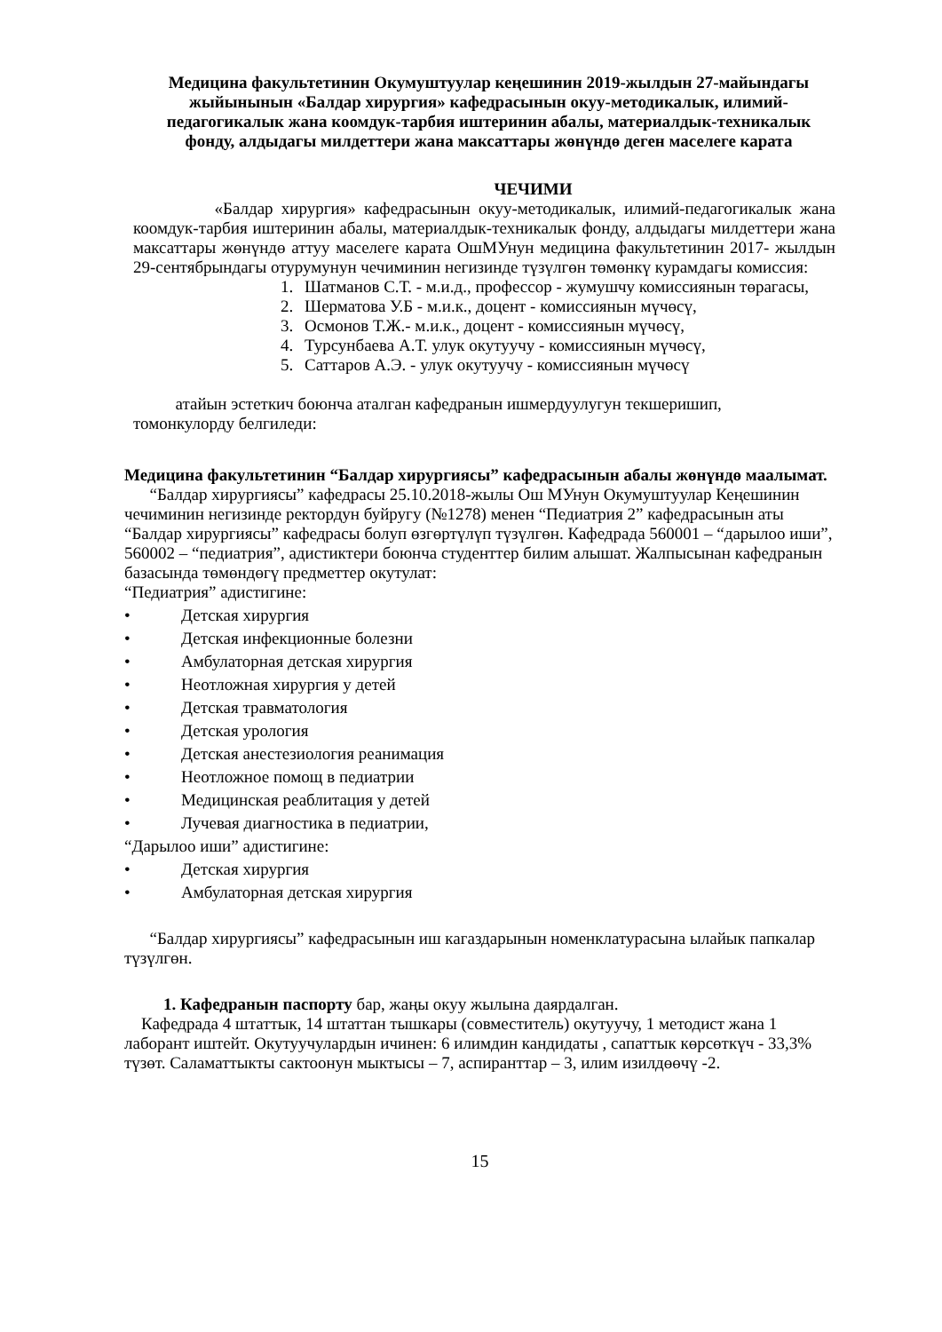Медицина факультетинин Окумуштуулар кеңешинин 2019-жылдын 27-майындагы жыйынынын «Балдар хирургия» кафедрасынын окуу-методикалык, илимий-педагогикалык жана коомдук-тарбия иштеринин абалы, материалдык-техникалык фонду, алдыдагы милдеттери жана максаттары жөнүндө деген маселеге карата
ЧЕЧИМИ
«Балдар хирургия» кафедрасынын окуу-методикалык, илимий-педагогикалык жана коомдук-тарбия иштеринин абалы, материалдык-техникалык фонду, алдыдагы милдеттери жана максаттары жөнүндө аттуу маселеге карата ОшМУнун медицина факультетинин 2017- жылдын 29-сентябрындагы отурумунун чечиминин негизинде түзүлгөн төмөнкү курамдагы комиссия:
1. Шатманов С.Т. - м.и.д., профессор - жумушчу комиссиянын төрагасы,
2. Шерматова У.Б - м.и.к., доцент - комиссиянын мүчөсү,
3. Осмонов Т.Ж.- м.и.к., доцент - комиссиянын мүчөсү,
4. Турсунбаева А.Т. улук окутуучу - комиссиянын мүчөсү,
5. Саттаров А.Э. - улук окутуучу - комиссиянын мүчөсү
атайын эстеткич боюнча аталган кафедранын ишмердуулугун текшеришип,
томонкулорду белгиледи:
Медицина факультетинин “Балдар хирургиясы” кафедрасынын абалы жөнүндө маалымат.
“Балдар хирургиясы” кафедрасы 25.10.2018-жылы Ош МУнун Окумуштуулар Кеңешинин чечиминин негизинде ректордун буйругу (№1278) менен “Педиатрия 2” кафедрасынын аты “Балдар хирургиясы” кафедрасы болуп өзгөртүлүп түзүлгөн. Кафедрада 560001 – “дарылоо иши”, 560002 – “педиатрия”, адистиктери боюнча студенттер билим алышат. Жалпысынан кафедранын базасында төмөндөгү предметтер окутулат:
“Педиатрия” адистигине:
• Детская хирургия
• Детская инфекционные болезни
• Амбулаторная детская хирургия
• Неотложная хирургия у детей
• Детская травматология
• Детская урология
• Детская анестезиология реанимация
• Неотложное помощ в педиатрии
• Медицинская реаблитация у детей
• Лучевая диагностика в педиатрии,
“Дарылоо иши” адистигине:
• Детская хирургия
• Амбулаторная детская хирургия
“Балдар хирургиясы” кафедрасынын иш кагаздарынын номенклатурасына ылайык папкалар түзүлгөн.
1. Кафедранын паспорту бар, жаңы окуу жылына даярдалган.
Кафедрада 4 штаттык, 14 штаттан тышкары (совместитель) окутуучу, 1 методист жана 1 лаборант иштейт. Окутуучулардын ичинен: 6 илимдин кандидаты , сапаттык көрсөткүч - 33,3% түзөт. Саламаттыкты сактоонун мыктысы – 7, аспиранттар – 3, илим изилдөөчү -2.
15